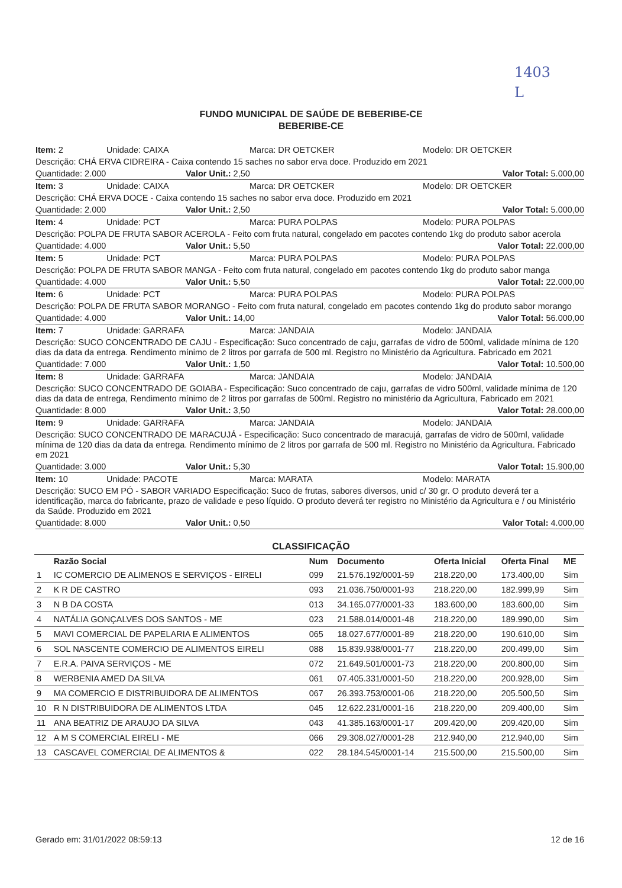1403
L
FUNDO MUNICIPAL DE SAÚDE DE BEBERIBE-CE
BEBERIBE-CE
Item: 2 Unidade: CAIXA Marca: DR OETCKER Modelo: DR OETCKER
Descrição: CHÁ ERVA CIDREIRA - Caixa contendo 15 saches no sabor erva doce. Produzido em 2021
Quantidade: 2.000 Valor Unit.: 2,50 Valor Total: 5.000,00
Item: 3 Unidade: CAIXA Marca: DR OETCKER Modelo: DR OETCKER
Descrição: CHÁ ERVA DOCE - Caixa contendo 15 saches no sabor erva doce. Produzido em 2021
Quantidade: 2.000 Valor Unit.: 2,50 Valor Total: 5.000,00
Item: 4 Unidade: PCT Marca: PURA POLPAS Modelo: PURA POLPAS
Descrição: POLPA DE FRUTA SABOR ACEROLA - Feito com fruta natural, congelado em pacotes contendo 1kg do produto sabor acerola
Quantidade: 4.000 Valor Unit.: 5,50 Valor Total: 22.000,00
Item: 5 Unidade: PCT Marca: PURA POLPAS Modelo: PURA POLPAS
Descrição: POLPA DE FRUTA SABOR MANGA - Feito com fruta natural, congelado em pacotes contendo 1kg do produto sabor manga
Quantidade: 4.000 Valor Unit.: 5,50 Valor Total: 22.000,00
Item: 6 Unidade: PCT Marca: PURA POLPAS Modelo: PURA POLPAS
Descrição: POLPA DE FRUTA SABOR MORANGO - Feito com fruta natural, congelado em pacotes contendo 1kg do produto sabor morango
Quantidade: 4.000 Valor Unit.: 14,00 Valor Total: 56.000,00
Item: 7 Unidade: GARRAFA Marca: JANDAIA Modelo: JANDAIA
Descrição: SUCO CONCENTRADO DE CAJU - Especificação: Suco concentrado de caju, garrafas de vidro de 500ml, validade mínima de 120 dias da data da entrega. Rendimento mínimo de 2 litros por garrafa de 500 ml. Registro no Ministério da Agricultura. Fabricado em 2021
Quantidade: 7.000 Valor Unit.: 1,50 Valor Total: 10.500,00
Item: 8 Unidade: GARRAFA Marca: JANDAIA Modelo: JANDAIA
Descrição: SUCO CONCENTRADO DE GOIABA - Especificação: Suco concentrado de caju, garrafas de vidro 500ml, validade mínima de 120 dias da data de entrega, Rendimento mínimo de 2 litros por garrafas de 500ml. Registro no ministério da Agricultura, Fabricado em 2021
Quantidade: 8.000 Valor Unit.: 3,50 Valor Total: 28.000,00
Item: 9 Unidade: GARRAFA Marca: JANDAIA Modelo: JANDAIA
Descrição: SUCO CONCENTRADO DE MARACUJÁ - Especificação: Suco concentrado de maracujá, garrafas de vidro de 500ml, validade mínima de 120 dias da data da entrega. Rendimento mínimo de 2 litros por garrafa de 500 ml. Registro no Ministério da Agricultura. Fabricado em 2021
Quantidade: 3.000 Valor Unit.: 5,30 Valor Total: 15.900,00
Item: 10 Unidade: PACOTE Marca: MARATA Modelo: MARATA
Descrição: SUCO EM PÓ - SABOR VARIADO Especificação: Suco de frutas, sabores diversos, unid c/ 30 gr. O produto deverá ter a identificação, marca do fabricante, prazo de validade e peso líquido. O produto deverá ter registro no Ministério da Agricultura e / ou Ministério da Saúde. Produzido em 2021
Quantidade: 8.000 Valor Unit.: 0,50 Valor Total: 4.000,00
CLASSIFICAÇÃO
| | Razão Social | Num | Documento | Oferta Inicial | Oferta Final | ME |
| --- | --- | --- | --- | --- | --- | --- |
| 1 | IC COMERCIO DE ALIMENOS E SERVIÇOS - EIRELI | 099 | 21.576.192/0001-59 | 218.220,00 | 173.400,00 | Sim |
| 2 | K R DE CASTRO | 093 | 21.036.750/0001-93 | 218.220,00 | 182.999,99 | Sim |
| 3 | N B DA COSTA | 013 | 34.165.077/0001-33 | 183.600,00 | 183.600,00 | Sim |
| 4 | NATÁLIA GONÇALVES DOS SANTOS - ME | 023 | 21.588.014/0001-48 | 218.220,00 | 189.990,00 | Sim |
| 5 | MAVI COMERCIAL DE PAPELARIA E ALIMENTOS | 065 | 18.027.677/0001-89 | 218.220,00 | 190.610,00 | Sim |
| 6 | SOL NASCENTE COMERCIO DE ALIMENTOS EIRELI | 088 | 15.839.938/0001-77 | 218.220,00 | 200.499,00 | Sim |
| 7 | E.R.A. PAIVA SERVIÇOS - ME | 072 | 21.649.501/0001-73 | 218.220,00 | 200.800,00 | Sim |
| 8 | WERBENIA AMED DA SILVA | 061 | 07.405.331/0001-50 | 218.220,00 | 200.928,00 | Sim |
| 9 | MA COMERCIO E DISTRIBUIDORA DE ALIMENTOS | 067 | 26.393.753/0001-06 | 218.220,00 | 205.500,50 | Sim |
| 10 | R N DISTRIBUIDORA DE ALIMENTOS LTDA | 045 | 12.622.231/0001-16 | 218.220,00 | 209.400,00 | Sim |
| 11 | ANA BEATRIZ DE ARAUJO DA SILVA | 043 | 41.385.163/0001-17 | 209.420,00 | 209.420,00 | Sim |
| 12 | A M S COMERCIAL EIRELI - ME | 066 | 29.308.027/0001-28 | 212.940,00 | 212.940,00 | Sim |
| 13 | CASCAVEL COMERCIAL DE ALIMENTOS & | 022 | 28.184.545/0001-14 | 215.500,00 | 215.500,00 | Sim |
Gerado em: 31/01/2022 08:59:13 12 de 16